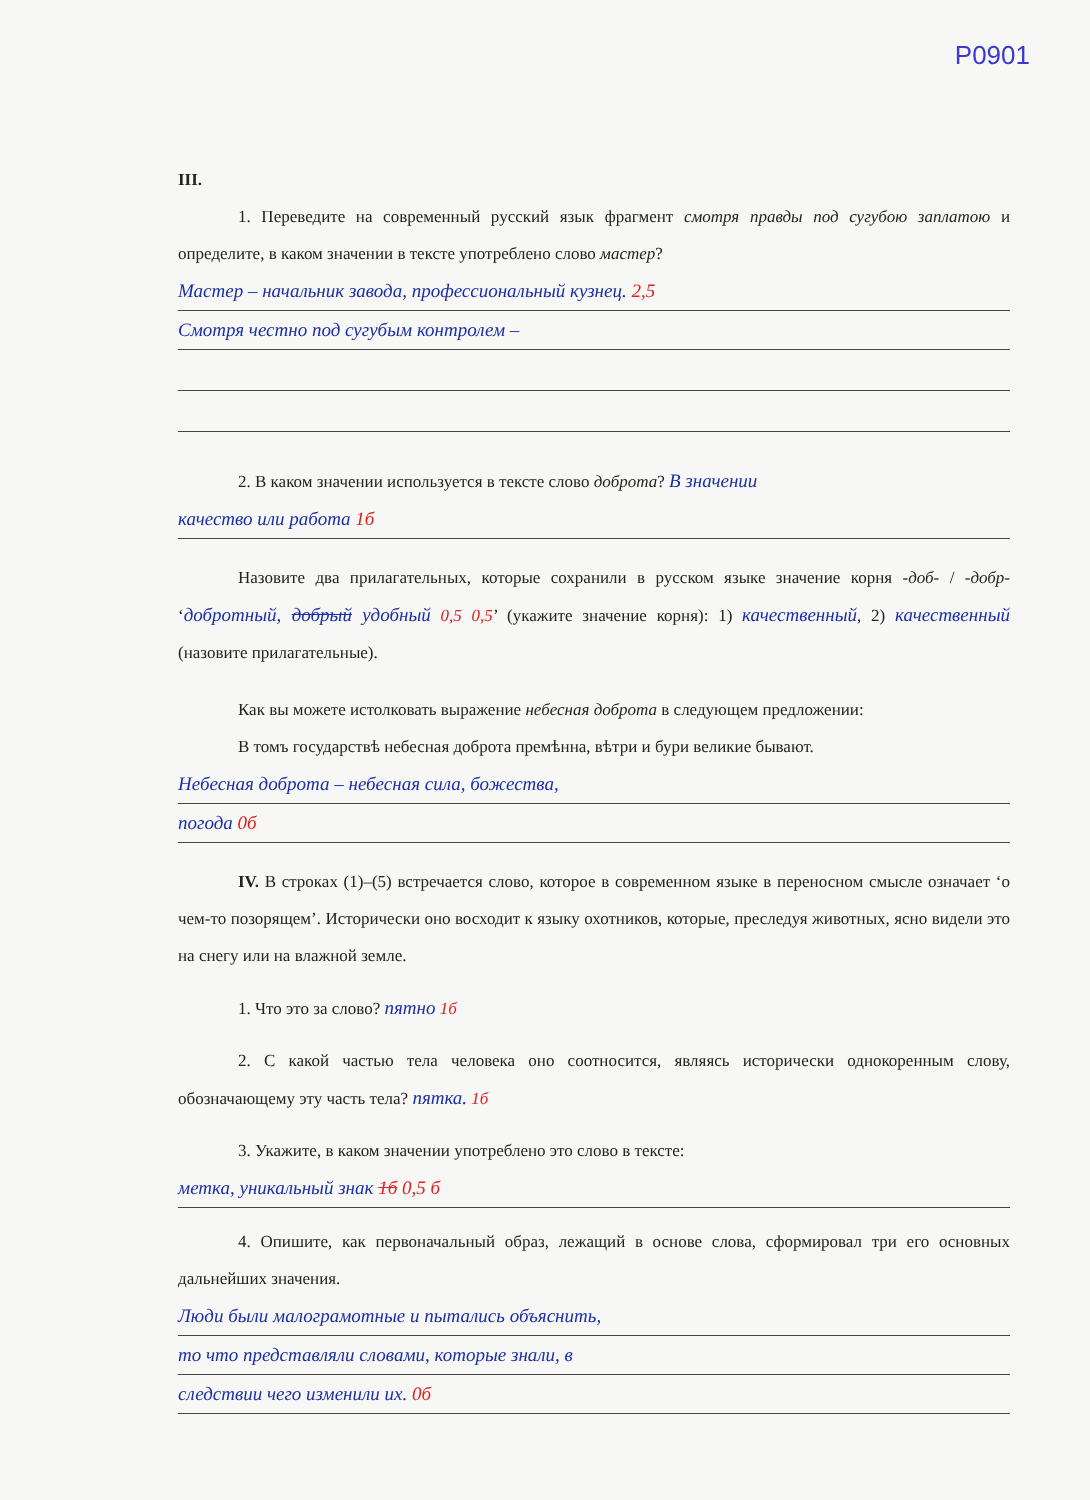P0901
III.
1. Переведите на современный русский язык фрагмент смотря правды под сугубою заплатою и определите, в каком значении в тексте употреблено слово мастер?
Мастер – начальник завода, профессиональный кузнец. 2,5
Смотря честно под сугубым контролем –
2. В каком значении используется в тексте слово доброта? В значении
качество или работа 1б
Назовите два прилагательных, которые сохранили в русском языке значение корня -доб- / -добр- ‘добротный, добрый удобный 0,5 0,5’ (укажите значение корня): 1) качественный, 2) качественный (назовите прилагательные).
Как вы можете истолковать выражение небесная доброта в следующем предложении:
В томъ государствѣ небесная доброта премѣнна, вѣтри и бури великие бывают.
Небесная доброта – небесная сила, божества,
погода 0б
IV. В строках (1)–(5) встречается слово, которое в современном языке в переносном смысле означает ‘о чем-то позорящем’. Исторически оно восходит к языку охотников, которые, преследуя животных, ясно видели это на снегу или на влажной земле.
1. Что это за слово? пятно 1б
2. С какой частью тела человека оно соотносится, являясь исторически однокоренным слову, обозначающему эту часть тела? пятка. 1б
3. Укажите, в каком значении употреблено это слово в тексте:
метка, уникальный знак 1б 0,5 б
4. Опишите, как первоначальный образ, лежащий в основе слова, сформировал три его основных дальнейших значения.
Люди были малограмотные и пытались объяснить,
то что представляли словами, которые знали, в
следствии чего изменили их. 0б